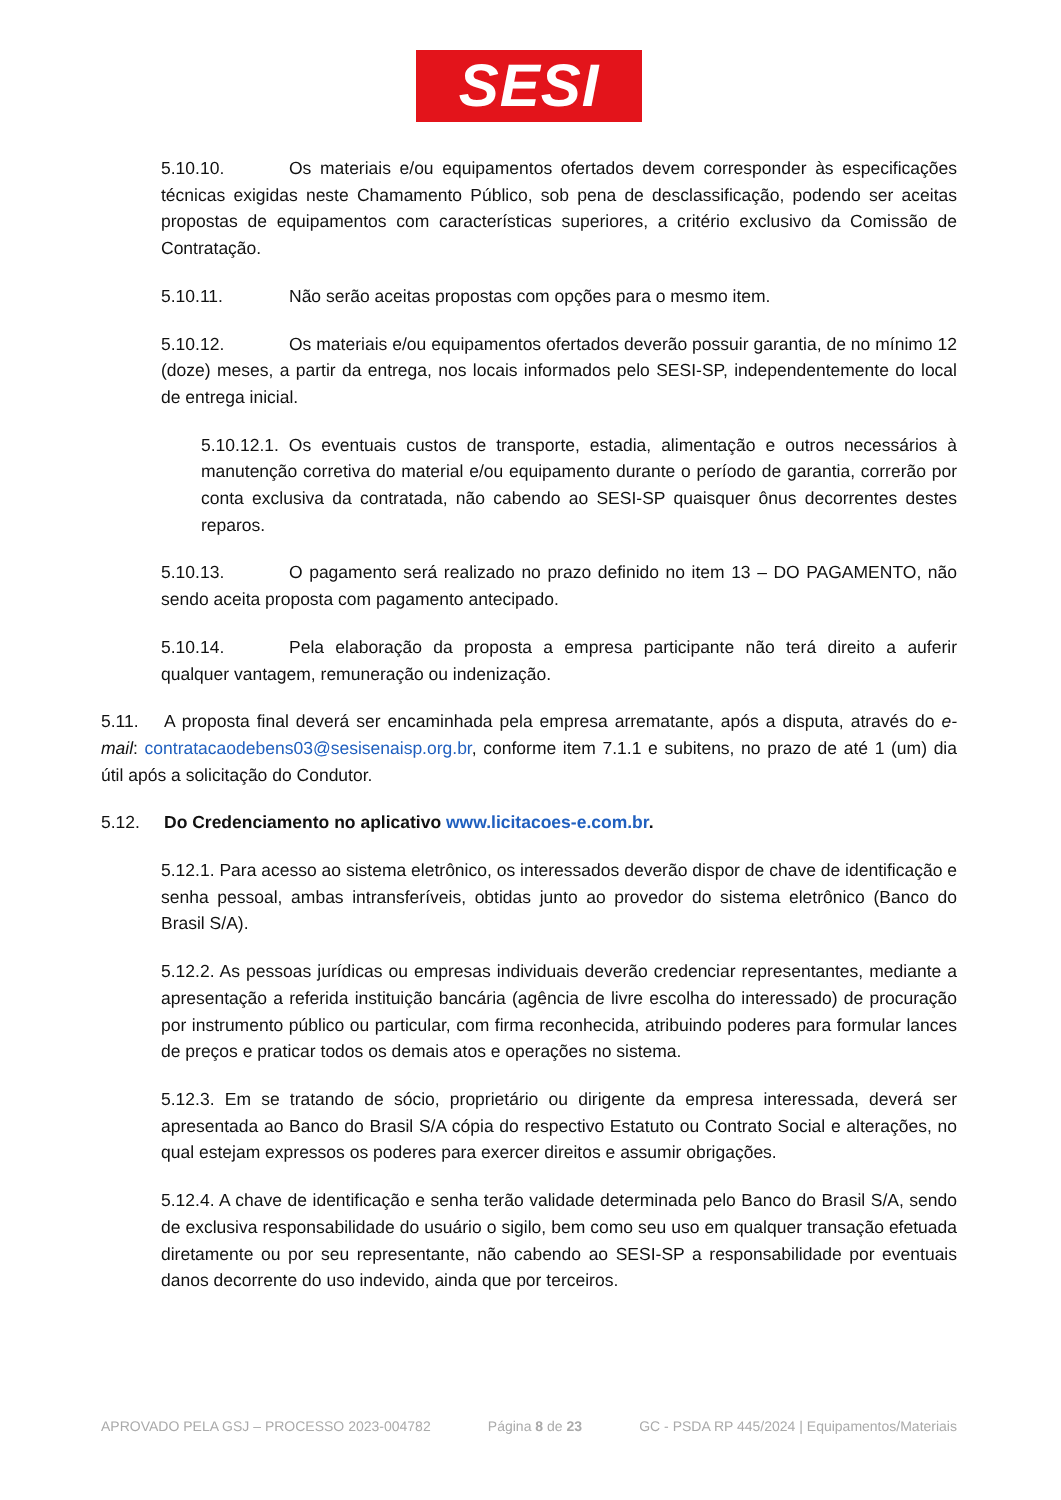SESI
5.10.10. Os materiais e/ou equipamentos ofertados devem corresponder às especificações técnicas exigidas neste Chamamento Público, sob pena de desclassificação, podendo ser aceitas propostas de equipamentos com características superiores, a critério exclusivo da Comissão de Contratação.
5.10.11. Não serão aceitas propostas com opções para o mesmo item.
5.10.12. Os materiais e/ou equipamentos ofertados deverão possuir garantia, de no mínimo 12 (doze) meses, a partir da entrega, nos locais informados pelo SESI-SP, independentemente do local de entrega inicial.
5.10.12.1. Os eventuais custos de transporte, estadia, alimentação e outros necessários à manutenção corretiva do material e/ou equipamento durante o período de garantia, correrão por conta exclusiva da contratada, não cabendo ao SESI-SP quaisquer ônus decorrentes destes reparos.
5.10.13. O pagamento será realizado no prazo definido no item 13 – DO PAGAMENTO, não sendo aceita proposta com pagamento antecipado.
5.10.14. Pela elaboração da proposta a empresa participante não terá direito a auferir qualquer vantagem, remuneração ou indenização.
5.11. A proposta final deverá ser encaminhada pela empresa arrematante, após a disputa, através do e-mail: contratacaodebens03@sesisenaisp.org.br, conforme item 7.1.1 e subitens, no prazo de até 1 (um) dia útil após a solicitação do Condutor.
5.12. Do Credenciamento no aplicativo www.licitacoes-e.com.br.
5.12.1. Para acesso ao sistema eletrônico, os interessados deverão dispor de chave de identificação e senha pessoal, ambas intransferíveis, obtidas junto ao provedor do sistema eletrônico (Banco do Brasil S/A).
5.12.2. As pessoas jurídicas ou empresas individuais deverão credenciar representantes, mediante a apresentação a referida instituição bancária (agência de livre escolha do interessado) de procuração por instrumento público ou particular, com firma reconhecida, atribuindo poderes para formular lances de preços e praticar todos os demais atos e operações no sistema.
5.12.3. Em se tratando de sócio, proprietário ou dirigente da empresa interessada, deverá ser apresentada ao Banco do Brasil S/A cópia do respectivo Estatuto ou Contrato Social e alterações, no qual estejam expressos os poderes para exercer direitos e assumir obrigações.
5.12.4. A chave de identificação e senha terão validade determinada pelo Banco do Brasil S/A, sendo de exclusiva responsabilidade do usuário o sigilo, bem como seu uso em qualquer transação efetuada diretamente ou por seu representante, não cabendo ao SESI-SP a responsabilidade por eventuais danos decorrente do uso indevido, ainda que por terceiros.
APROVADO PELA GSJ – PROCESSO 2023-004782 Página 8 de 23 GC - PSDA RP 445/2024 | Equipamentos/Materiais